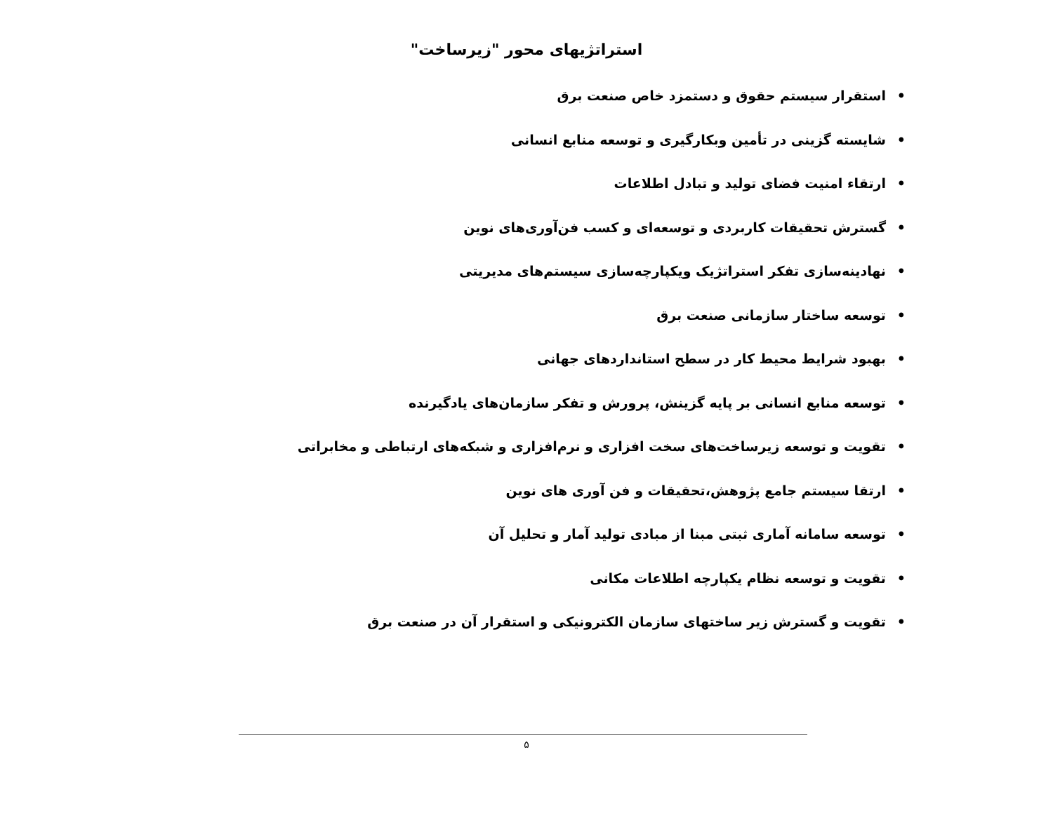استراتژیهای محور "زیرساخت"
• استقرار سیستم حقوق و دستمزد خاص صنعت برق
• شایسته گزینی در تأمین وبکارگیری و توسعه منابع انسانی
• ارتقاء امنیت فضای تولید و تبادل اطلاعات
• گسترش تحقیقات کاربردی و توسعه‌ای و کسب فن‌آوری‌های نوین
• نهادینه‌سازی تفکر استراتژیک ویکپارچه‌سازی سیستم‌های مدیریتی
• توسعه ساختار سازمانی صنعت برق
• بهبود شرایط محیط کار در سطح استانداردهای جهانی
• توسعه منابع انسانی بر پایه گزینش، پرورش و تفکر سازمان‌های یادگیرنده
• تقویت و توسعه زیرساخت‌های سخت افزاری و نرم‌افزاری و شبکه‌های ارتباطی و مخابراتی
• ارتقا سیستم جامع پژوهش،تحقیقات و فن آوری های نوین
• توسعه سامانه آماری ثبتی مبنا از مبادی تولید آمار و تحلیل آن
• تقویت و توسعه نظام یکپارچه اطلاعات مکانی
• تقویت و گسترش زیر ساختهای سازمان الکترونیکی و استقرار آن در صنعت برق
۵